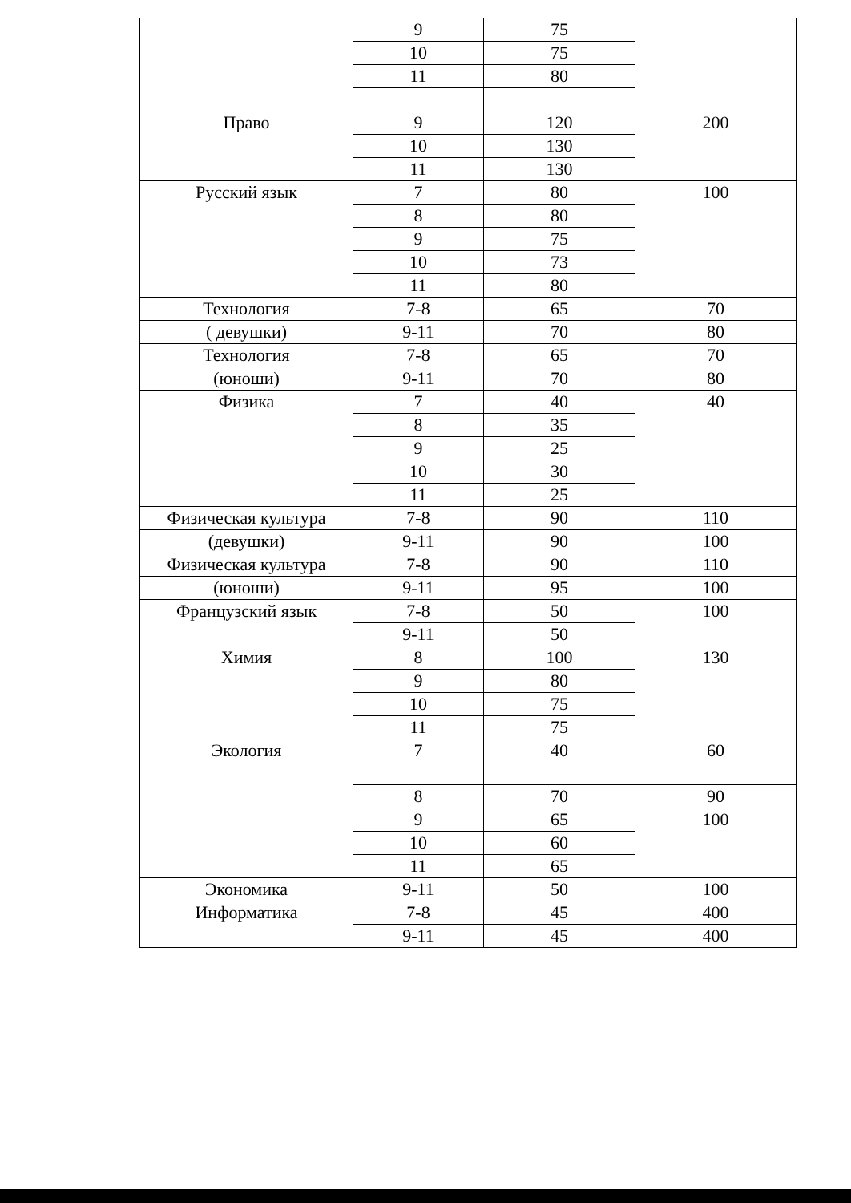| | 9 | 75 | |
| | 10 | 75 | |
| | 11 | 80 | |
| Право | 9 | 120 | 200 |
| | 10 | 130 | |
| | 11 | 130 | |
| Русский язык | 7 | 80 | 100 |
| | 8 | 80 | |
| | 9 | 75 | |
| | 10 | 73 | |
| | 11 | 80 | |
| Технология | 7-8 | 65 | 70 |
| ( девушки) | 9-11 | 70 | 80 |
| Технология | 7-8 | 65 | 70 |
| (юноши) | 9-11 | 70 | 80 |
| Физика | 7 | 40 | 40 |
| | 8 | 35 | |
| | 9 | 25 | |
| | 10 | 30 | |
| | 11 | 25 | |
| Физическая культура | 7-8 | 90 | 110 |
| (девушки) | 9-11 | 90 | 100 |
| Физическая культура | 7-8 | 90 | 110 |
| (юноши) | 9-11 | 95 | 100 |
| Французский язык | 7-8 | 50 | 100 |
| | 9-11 | 50 | |
| Химия | 8 | 100 | 130 |
| | 9 | 80 | |
| | 10 | 75 | |
| | 11 | 75 | |
| Экология | 7 | 40 | 60 |
| | 8 | 70 | 90 |
| | 9 | 65 | 100 |
| | 10 | 60 | |
| | 11 | 65 | |
| Экономика | 9-11 | 50 | 100 |
| Информатика | 7-8 | 45 | 400 |
| | 9-11 | 45 | 400 |